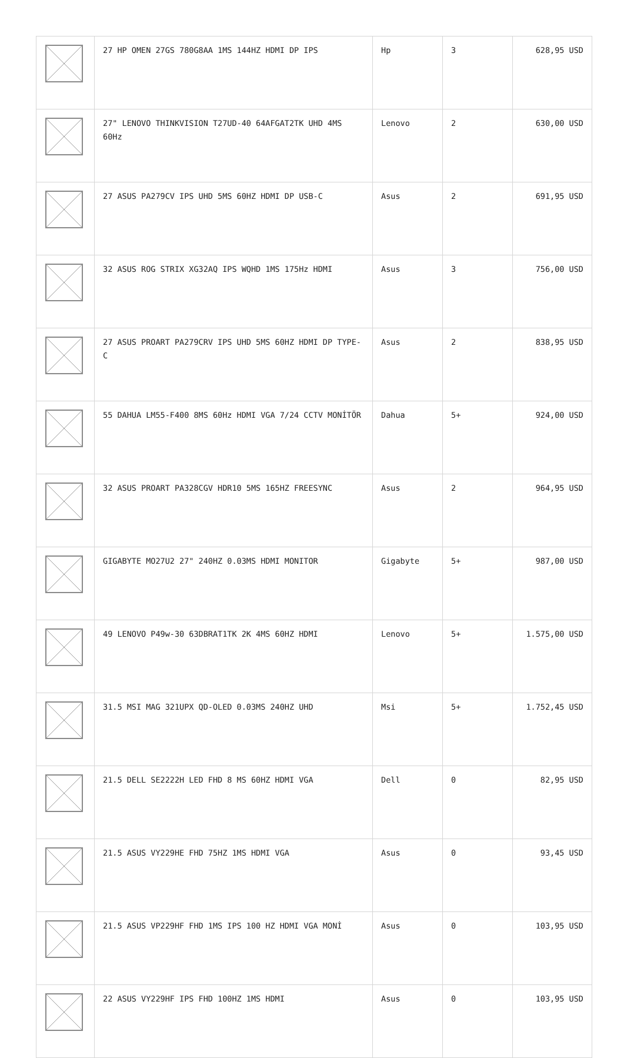| | 27 HP OMEN 27GS 780G8AA 1MS 144HZ HDMI DP IPS | Hp | 3 | 628,95 USD |
| | 27" LENOVO THINKVISION T27UD-40 64AFGAT2TK UHD 4MS 60Hz | Lenovo | 2 | 630,00 USD |
| | 27 ASUS PA279CV IPS UHD 5MS 60HZ HDMI DP USB-C | Asus | 2 | 691,95 USD |
| | 32 ASUS ROG STRIX XG32AQ IPS WQHD 1MS 175Hz HDMI | Asus | 3 | 756,00 USD |
| | 27 ASUS PROART PA279CRV IPS UHD 5MS 60HZ HDMI DP TYPE-C | Asus | 2 | 838,95 USD |
| | 55 DAHUA LM55-F400 8MS 60Hz HDMI VGA 7/24 CCTV MONİTÖR | Dahua | 5+ | 924,00 USD |
| | 32 ASUS PROART PA328CGV HDR10 5MS 165HZ FREESYNC | Asus | 2 | 964,95 USD |
| | GIGABYTE MO27U2 27" 240HZ 0.03MS HDMI MONITOR | Gigabyte | 5+ | 987,00 USD |
| | 49 LENOVO P49w-30 63DBRAT1TK 2K 4MS 60HZ HDMI | Lenovo | 5+ | 1.575,00 USD |
| | 31.5 MSI MAG 321UPX QD-OLED 0.03MS 240HZ UHD | Msi | 5+ | 1.752,45 USD |
| | 21.5 DELL SE2222H LED FHD 8 MS 60HZ HDMI VGA | Dell | 0 | 82,95 USD |
| | 21.5 ASUS VY229HE FHD 75HZ 1MS HDMI VGA | Asus | 0 | 93,45 USD |
| | 21.5 ASUS VP229HF FHD 1MS IPS 100 HZ HDMI VGA MONİ | Asus | 0 | 103,95 USD |
| | 22 ASUS VY229HF IPS FHD 100HZ 1MS HDMI | Asus | 0 | 103,95 USD |